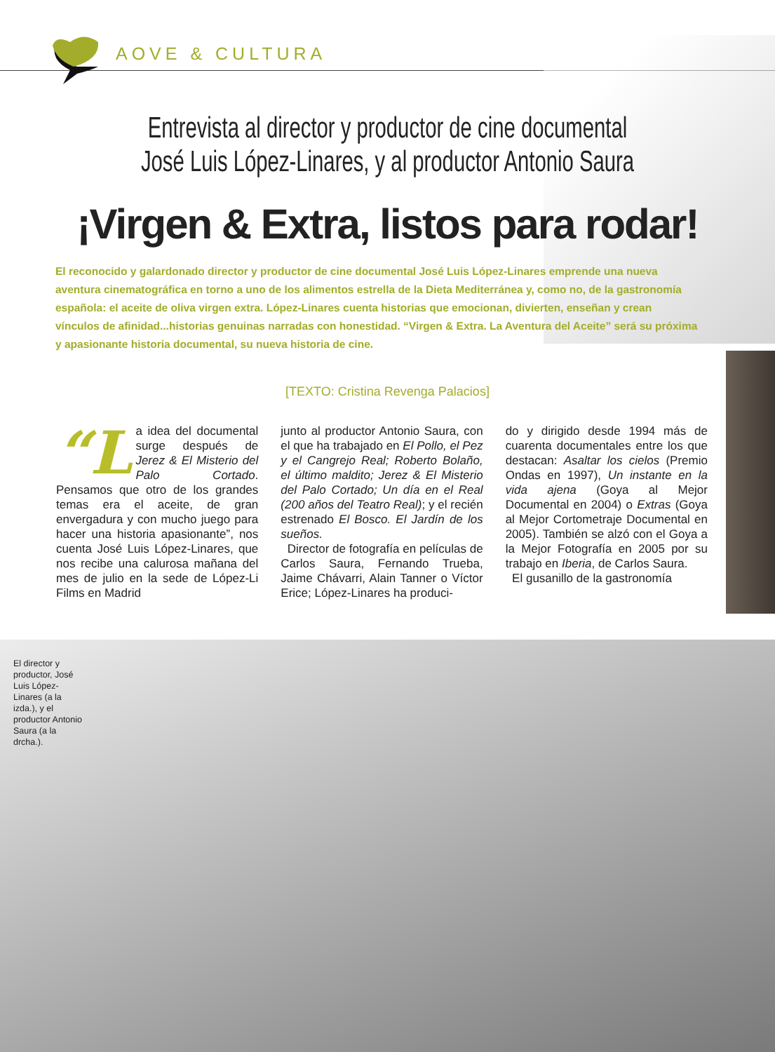AOVE & CULTURA
Entrevista al director y productor de cine documental
José Luis López-Linares, y al productor Antonio Saura
¡Virgen & Extra, listos para rodar!
El reconocido y galardonado director y productor de cine documental José Luis López-Linares emprende una nueva aventura cinematográfica en torno a uno de los alimentos estrella de la Dieta Mediterránea y, como no, de la gastronomía española: el aceite de oliva virgen extra. López-Linares cuenta historias que emocionan, divierten, enseñan y crean vínculos de afinidad...historias genuinas narradas con honestidad. “Virgen & Extra. La Aventura del Aceite” será su próxima y apasionante historia documental, su nueva historia de cine.
[TEXTO: Cristina Revenga Palacios]
“L a idea del documental surge después de Jerez & El Misterio del Palo Cortado. Pensamos que otro de los grandes temas era el aceite, de gran envergadura y con mucho juego para hacer una historia apasionante”, nos cuenta José Luis López-Linares, que nos recibe una calurosa mañana del mes de julio en la sede de López-Li Films en Madrid
junto al productor Antonio Saura, con el que ha trabajado en El Pollo, el Pez y el Cangrejo Real; Roberto Bolaño, el último maldito; Jerez & El Misterio del Palo Cortado; Un día en el Real (200 años del Teatro Real); y el recién estrenado El Bosco. El Jardín de los sueños.
Director de fotografía en películas de Carlos Saura, Fernando Trueba, Jaime Chávarri, Alain Tanner o Víctor Erice; López-Linares ha produci-
do y dirigido desde 1994 más de cuarenta documentales entre los que destacan: Asaltar los cielos (Premio Ondas en 1997), Un instante en la vida ajena (Goya al Mejor Documental en 2004) o Extras (Goya al Mejor Cortometraje Documental en 2005). También se alzó con el Goya a la Mejor Fotografía en 2005 por su trabajo en Iberia, de Carlos Saura.
El gusanillo de la gastronomía
El director y productor, José Luis López-Linares (a la izda.), y el productor Antonio Saura (a la drcha.).